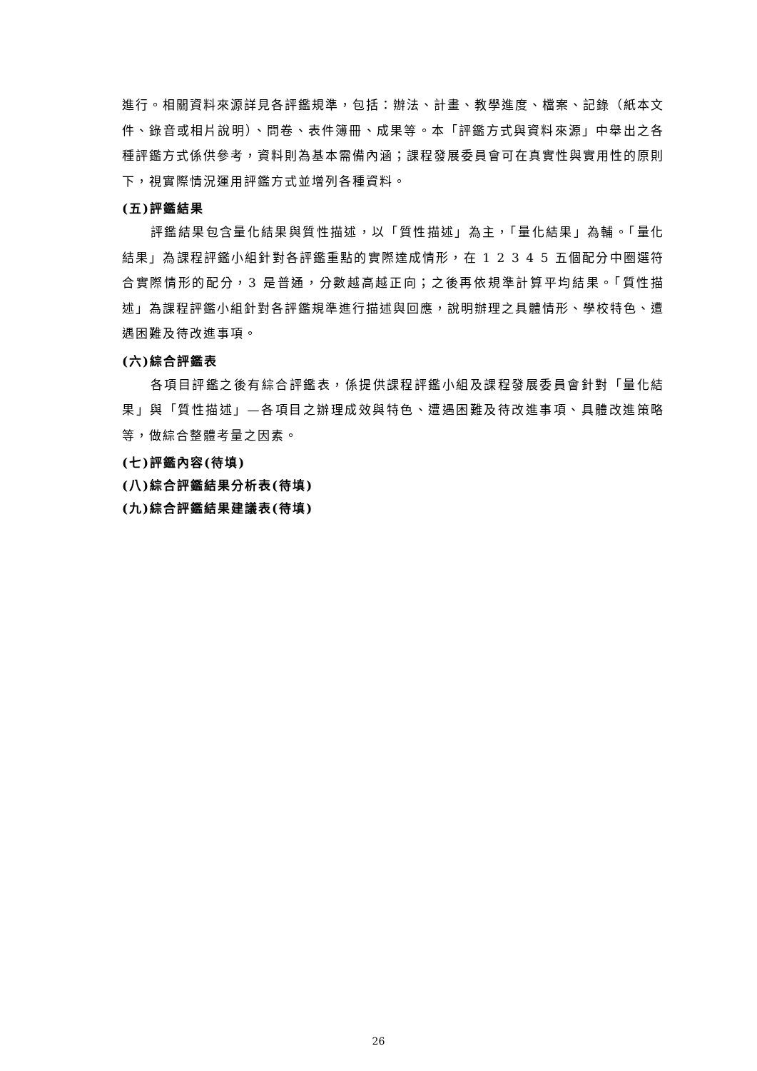進行。相關資料來源詳見各評鑑規準，包括：辦法、計畫、教學進度、檔案、記錄（紙本文件、錄音或相片說明）、問卷、表件簿冊、成果等。本「評鑑方式與資料來源」中舉出之各種評鑑方式係供參考，資料則為基本需備內涵；課程發展委員會可在真實性與實用性的原則下，視實際情況運用評鑑方式並增列各種資料。
(五)評鑑結果
評鑑結果包含量化結果與質性描述，以「質性描述」為主，「量化結果」為輔。「量化結果」為課程評鑑小組針對各評鑑重點的實際達成情形，在 1 2 3 4 5 五個配分中圈選符合實際情形的配分，3 是普通，分數越高越正向；之後再依規準計算平均結果。「質性描述」為課程評鑑小組針對各評鑑規準進行描述與回應，說明辦理之具體情形、學校特色、遭遇困難及待改進事項。
(六)綜合評鑑表
各項目評鑑之後有綜合評鑑表，係提供課程評鑑小組及課程發展委員會針對「量化結果」與「質性描述」—各項目之辦理成效與特色、遭遇困難及待改進事項、具體改進策略等，做綜合整體考量之因素。
(七)評鑑內容(待填)
(八)綜合評鑑結果分析表(待填)
(九)綜合評鑑結果建議表(待填)
26